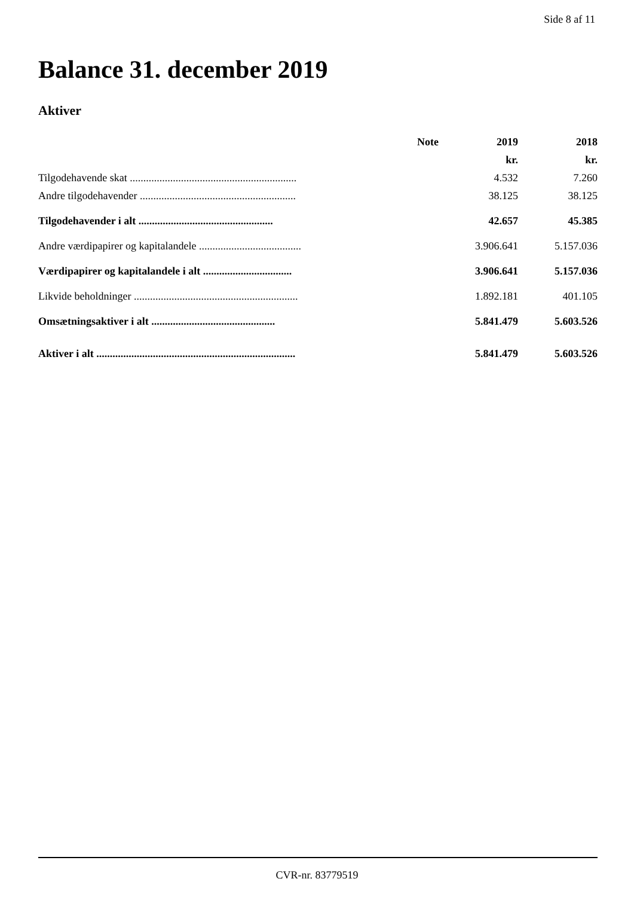Side 8 af 11
Balance 31. december 2019
Aktiver
| | Note | 2019 | 2018 |
| --- | --- | --- | --- |
| | | kr. | kr. |
| Tilgodehavende skat .............................................................. | | 4.532 | 7.260 |
| Andre tilgodehavender .......................................................... | | 38.125 | 38.125 |
| Tilgodehavender i alt .................................................. | | 42.657 | 45.385 |
| Andre værdipapirer og kapitalandele ...................................... | | 3.906.641 | 5.157.036 |
| Værdipapirer og kapitalandele i alt ................................. | | 3.906.641 | 5.157.036 |
| Likvide beholdninger ............................................................. | | 1.892.181 | 401.105 |
| Omsætningsaktiver i alt .............................................. | | 5.841.479 | 5.603.526 |
| Aktiver i alt .......................................................................... | | 5.841.479 | 5.603.526 |
CVR-nr. 83779519